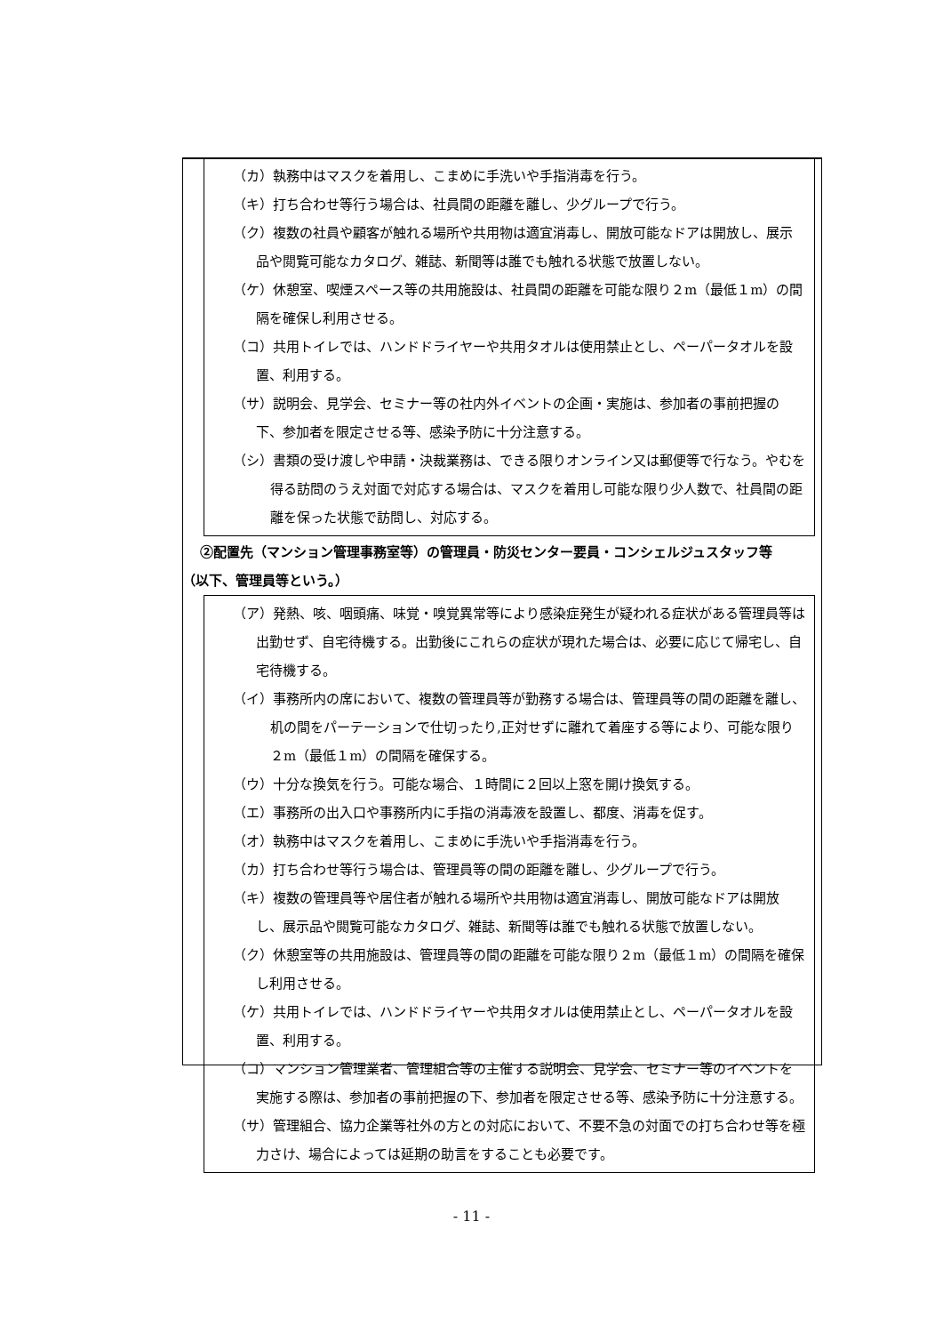（カ）執務中はマスクを着用し、こまめに手洗いや手指消毒を行う。
（キ）打ち合わせ等行う場合は、社員間の距離を離し、少グループで行う。
（ク）複数の社員や顧客が触れる場所や共用物は適宜消毒し、開放可能なドアは開放し、展示品や閲覧可能なカタログ、雑誌、新聞等は誰でも触れる状態で放置しない。
（ケ）休憩室、喫煙スペース等の共用施設は、社員間の距離を可能な限り２m（最低１m）の間隔を確保し利用させる。
（コ）共用トイレでは、ハンドドライヤーや共用タオルは使用禁止とし、ペーパータオルを設置、利用する。
（サ）説明会、見学会、セミナー等の社内外イベントの企画・実施は、参加者の事前把握の下、参加者を限定させる等、感染予防に十分注意する。
（シ）書類の受け渡しや申請・決裁業務は、できる限りオンライン又は郵便等で行なう。やむを得る訪問のうえ対面で対応する場合は、マスクを着用し可能な限り少人数で、社員間の距離を保った状態で訪問し、対応する。
②配置先（マンション管理事務室等）の管理員・防災センター要員・コンシェルジュスタッフ等
（以下、管理員等という。）
（ア）発熱、咳、咽頭痛、味覚・嗅覚異常等により感染症発生が疑われる症状がある管理員等は出勤せず、自宅待機する。出勤後にこれらの症状が現れた場合は、必要に応じて帰宅し、自宅待機する。
（イ）事務所内の席において、複数の管理員等が勤務する場合は、管理員等の間の距離を離し、机の間をパーテーションで仕切ったり,正対せずに離れて着座する等により、可能な限り２m（最低１m）の間隔を確保する。
（ウ）十分な換気を行う。可能な場合、１時間に２回以上窓を開け換気する。
（エ）事務所の出入口や事務所内に手指の消毒液を設置し、都度、消毒を促す。
（オ）執務中はマスクを着用し、こまめに手洗いや手指消毒を行う。
（カ）打ち合わせ等行う場合は、管理員等の間の距離を離し、少グループで行う。
（キ）複数の管理員等や居住者が触れる場所や共用物は適宜消毒し、開放可能なドアは開放し、展示品や閲覧可能なカタログ、雑誌、新聞等は誰でも触れる状態で放置しない。
（ク）休憩室等の共用施設は、管理員等の間の距離を可能な限り２m（最低１m）の間隔を確保し利用させる。
（ケ）共用トイレでは、ハンドドライヤーや共用タオルは使用禁止とし、ペーパータオルを設置、利用する。
（コ）マンション管理業者、管理組合等の主催する説明会、見学会、セミナー等のイベントを実施する際は、参加者の事前把握の下、参加者を限定させる等、感染予防に十分注意する。
（サ）管理組合、協力企業等社外の方との対応において、不要不急の対面での打ち合わせ等を極力さけ、場合によっては延期の助言をすることも必要です。
- 11 -